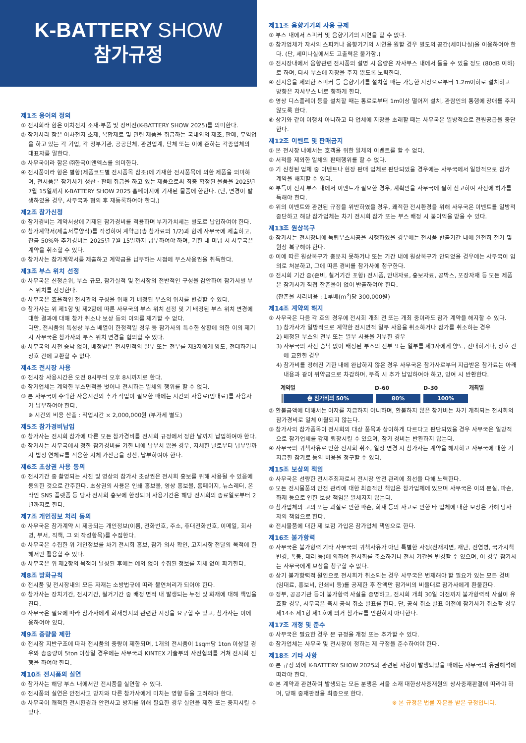K-BATTERY SHOW
참가규정
제1조 용어의 정의
① 전시회라 함은 이차전지 소재·부품 및 장비전(K-BATTERY SHOW 2025)를 의미한다.
② 참가사라 함은 이차전지 소재, 복합재료 및 관련 제품을 취급하는 국내외의 제조, 판매, 무역업을 하고 있는 각 기업, 각 정부기관, 공공단체, 관련업계, 단체 또는 이에 준하는 각종업체의 대표자를 말한다.
③ 사무국이라 함은 ㈜한국이앤엑스를 의미한다.
④ 전시품이라 함은 별항(제품코드별 전시품목 참조)에 기재한 전시품목에 의한 제품을 의미하며, 전시품은 참가사가 생산 · 판매 취급을 하고 있는 제품으로써 최종 확정된 물품을 2025년 7월 15일까지 K-BATTERY SHOW 2025 홈페이지에 기재된 물품에 한한다. (단, 변경이 발생하였을 경우, 사무국과 협의 후 재등록하여야 한다.)
제2조 참가신청
① 참가경비는 계약서상에 기재된 참가경비를 적용하며 부가가치세는 별도로 납입하여야 한다.
② 참가계약서(제출서류양식)를 작성하여 계약금(총 참가료의 1/2)과 함께 사무국에 제출하고, 잔금 50%와 추가경비는 2025년 7월 15일까지 납부하여야 하며, 기한 내 미납 시 사무국은 계약을 취소할 수 있다.
③ 참가사는 참가계약서를 제출하고 계약금을 납부하는 시점에 부스사용권을 취득한다.
제3조 부스 위치 선정
① 사무국은 신청순위, 부스 규모, 참가실적 및 전시장의 전반적인 구성을 감안하여 참가사별 부스 위치를 선정한다.
② 사무국은 효율적인 전시관의 구성을 위해 기 배정된 부스의 위치를 변경할 수 있다.
③ 참가사는 위 제1항 및 제2항에 따른 사무국의 부스 위치 선정 및 기 배정된 부스 위치 변경에 대한 결과에 대해 참가 취소나 보상 등의 이의를 제기할 수 없다.
다만, 전시품의 특성상 부스 배열이 한정적일 경우 등 참가사의 특수한 상황에 의한 이의 제기 시 사무국은 참가사와 부스 위치 변경을 협의할 수 있다.
④ 사무국의 사전 승낙 없이, 배정받은 전시면적의 일부 또는 전부를 제3자에게 양도, 전대하거나 상호 간에 교환할 수 없다.
제4조 전시장 사용
① 전시장 사용시간은 오전 8시부터 오후 8시까지로 한다.
② 참가업체는 계약한 부스면적을 벗어나 전시하는 일체의 행위를 할 수 없다.
③ 본 사무국이 수락한 사용시간외 추가 작업이 필요한 때에는 시간외 사용료(임대료)를 사용자가 납부하여야 한다.
※ 시간외 비용 산출 : 작업시간 × 2,000,000원 (부가세 별도)
제5조 참가경비납입
① 참가사는 전시회 참가에 따른 모든 참가경비를 전시회 규정에서 정한 날까지 납입하여야 한다.
② 참가사는 사무국에서 정한 참가경비를 기한 내에 납부치 않을 경우, 지체한 날로부터 납부일까지 법정 연체료를 적용한 지체 가산금을 정산, 납부하여야 한다.
제6조 초상권 사용 동의
① 전시기간 중 촬영되는 사진 및 영상의 참가사 초상권은 전시회 홍보를 위해 사용될 수 있음에 동의한 것으로 간주한다. 초상권의 사용은 인쇄 홍보물, 영상 홍보물, 홈페이지, 뉴스레터, 온라인 SNS 플랫폼 등 당사 전시회 홍보에 한정되며 사용기간은 해당 전시회의 종료일로부터 2년까지로 한다.
제7조 개인정보 처리 동의
① 사무국은 참가계약 시 제공되는 개인정보(이름, 전화번호, 주소, 휴대전화번호, 이메일, 회사명, 부서, 직책, 그 외 작성항목)를 수집한다.
② 사무국은 수집한 위 개인정보를 차기 전시회 홍보, 참가 의사 확인, 고지사항 전달의 목적에 한해서만 활용할 수 있다.
③ 사무국은 위 제2항의 목적이 달성된 후에는 예외 없이 수집된 정보를 지체 없이 파기한다.
제8조 방화규칙
① 전시품 및 전시장내의 모든 자재는 소방법규에 따라 불연처리가 되어야 한다.
② 참가사는 장치기간, 전시기간, 철거기간 중 배정 면적 내 발생되는 누전 및 화재에 대해 책임을 진다.
③ 사무국은 필요에 따라 참가사에게 화재방지와 관련한 시정을 요구할 수 있고, 참가사는 이에 응하여야 있다.
제9조 중량물 제한
① 전시장 지반구조에 따라 전시품의 중량이 제한되며, 1개의 전시품이 1sqm당 1ton 이상일 경우와 총중량이 5ton 이상일 경우에는 사무국과 KINTEX 기술부의 사전협의를 거쳐 전시회 진행을 하여야 한다.
제10조 전시품의 실연
① 참가사는 해당 부스 내에서만 전시품을 실연할 수 있다.
② 전시품의 실연은 안전사고 방지와 다른 참가사에게 미치는 영향 등을 고려해야 한다.
③ 사무국이 쾌적한 전시환경과 안전사고 방지를 위해 필요한 경우 실연을 제한 또는 중지시킬 수 있다.
제11조 음향기기의 사용 규제
① 부스 내에서 스피커 및 음향기기의 시연을 할 수 없다.
② 참가업체가 자사의 스피커나 음향기기의 시연을 원할 경우 별도의 공간(세미나실)을 이용하여야 한다. (단, 세미나실에서도 고출력은 불가함.)
③ 전시장내에서 음향관련 전시품의 설명 시 음량은 자사부스 내에서 들을 수 있을 정도 (80dB 이하)로 하며, 타사 부스에 지장을 주지 않도록 노력한다.
④ 전시용을 제외한 스피커 등 음향기기를 설치할 때는 가능한 지상으로부터 1.2m이하로 설치하고 방향은 자사부스 내로 향하게 한다.
⑤ 영상 디스플레이 등을 설치할 때는 통로로부터 1m이상 떨어져 설치, 관람인의 통행에 장애를 주지 않도록 한다.
⑥ 상기와 같이 이행치 아니하고 타 업체에 지장을 초래할 때는 사무국은 일방적으로 전원공급을 중단한다.
제12조 이벤트 및 판매금지
① 본 전시장 내에서는 호객을 위한 일체의 이벤트를 할 수 없다.
② 서적을 제외한 일체의 판매행위를 할 수 없다.
③ 기 신청된 업체 중 이벤트나 현장 판매 업체로 판단되었을 경우에는 사무국에서 일방적으로 참가 계약을 해지할 수 있다.
④ 부득이 전시 부스 내에서 이벤트가 필요한 경우, 계획안을 사무국에 필히 신고하여 사전에 허가를 득해야 한다.
⑤ 위의 이벤트와 관련된 규정을 위반하였을 경우, 쾌적한 전시환경을 위해 사무국은 이벤트를 일방적 중단하고 해당 참가업체는 차기 전시회 참가 또는 부스 배정 시 불이익을 받을 수 있다.
제13조 원상복구
① 참가사는 전시장내에 독립부스시공을 시행하였을 경우에는 전시품 반출기간 내에 완전히 철거 및 원상 복구해야 한다.
② 이에 따른 원상복구가 충분치 못하거나 또는 기간 내에 원상복구가 안되었을 경우에는 사무국이 임의로 처분하고, 그에 따른 경비를 참가사에 청구한다.
③ 전시회 기간 중(준비, 철거기간 포함) 전시품, 안내자료, 홍보자료, 공박스, 포장자재 등 모든 제품은 참가사가 직접 잔존물이 없이 반출하여야 한다.
(잔존물 처리비용 : 1루베(m<sup>3</sup>)당 300,000원)
제14조 계약의 해지
① 사무국은 다음 각 호의 경우에 전시회 개최 전 또는 개최 중이라도 참가 계약을 해지할 수 있다.
1) 참가사가 일방적으로 계약한 전시면적 일부 사용을 취소하거나 참가를 취소하는 경우
2) 배정된 부스의 전부 또는 일부 사용을 거부한 경우
3) 사무국의 사전 승낙 없이 배정된 부스의 전부 또는 일부를 제3자에게 양도, 전대하거나, 상호 간에 교환한 경우
4) 참가비를 정해진 기한 내에 완납하지 않은 경우 사무국은 참가사로부터 지급받은 참가료는 아래 내용과 같이 위약금으로 차감하며, 부족 시 추가 납입하여야 하고, 잉여 시 반환한다.
계약일 D-60 D-30 개최일
총 참가비의 50% 80% 100%
② 환불금액에 대해서는 이자를 지급하지 아니하며, 환불하지 않은 참가비는 차기 개최되는 전시회의 참가경비로 일체 이월되지 않는다.
③ 참가사의 참가품목이 전시회의 대상 품목과 상이하게 다르다고 판단되었을 경우 사무국은 일방적으로 참가업체를 강제 퇴장시킬 수 있으며, 참가 경비는 반환하지 않는다.
④ 사무국의 귀책사유로 인한 전시회 취소, 일정 변경 시 참가사는 계약을 해지하고 사무국에 대한 기 지급한 참가료 등의 비용을 청구할 수 있다.
제15조 보상의 책임
① 사무국은 선량한 전시주최자로서 전시장 안전 관리에 최선을 다해 노력한다.
② 모든 전시물품의 안전 관리에 대한 최종적인 책임은 참가업체에 있으며 사무국은 이의 분실, 파손, 화재 등으로 인한 보상 책임은 일체지지 않는다.
③ 참가업체의 고의 또는 과실로 인한 파손, 화재 등의 사고로 인한 타 업체에 대한 보상은 가해 당사자의 책임으로 한다.
④ 전시물품에 대한 제 보험 가입은 참가업체 책임으로 한다.
제16조 불가항력
① 사무국은 불가항력 기타 사무국의 귀책사유가 아닌 특별한 사정(천재지변, 재난, 전염병, 국가시책 변경, 폭동, 테러 등)에 의하여 전시회를 축소하거나 전시 기간을 변경할 수 있으며, 이 경우 참가사는 사무국에게 보상을 청구할 수 없다.
② 상기 불가항력적 원인으로 전시회가 취소되는 경우 사무국은 변제해야 할 필요가 있는 모든 경비(임대료, 홍보비, 인쇄비 등)를 공제한 후 잔액만 참가비의 비율대로 참가사에게 환불한다.
③ 정부, 공공기관 등이 불가항력 사실을 증명하고, 전시회 개최 30일 이전까지 불가항력적 사실이 유효할 경우, 사무국은 즉시 공식 취소 발표를 한다. 단, 공식 취소 발표 이전에 참가사가 취소할 경우 제14조 제1항 제1호에 의거 참가료를 반환하지 아니한다.
제17조 개정 및 준수
① 사무국은 필요한 경우 본 규정을 개정 또는 추가할 수 있다.
② 참가업체는 사무국 및 전시장이 정하는 제 규정을 준수하여야 한다.
제18조 기타 사항
① 본 규정 외에 K-BATTERY SHOW 2025와 관련된 사항이 발생되었을 때에는 사무국의 유권해석에 따라야 한다.
② 본 계약과 관련하여 발생되는 모든 분쟁은 서울 소재 대한상사중재원의 상사중재판결에 따라야 하며, 당해 중재판정을 최종으로 한다.
※ 본 규정은 법률 자문을 받은 규정입니다.